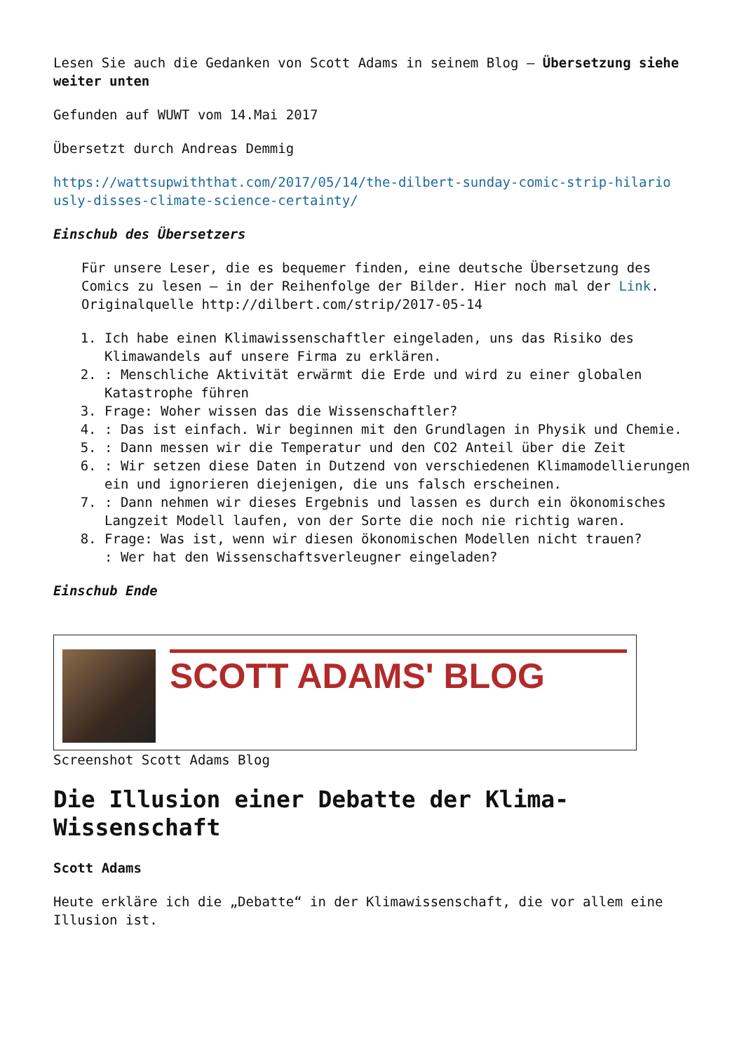Lesen Sie auch die Gedanken von Scott Adams in seinem Blog – Übersetzung siehe weiter unten
Gefunden auf WUWT vom 14.Mai 2017
Übersetzt durch Andreas Demmig
https://wattsupwiththat.com/2017/05/14/the-dilbert-sunday-comic-strip-hilario usly-disses-climate-science-certainty/
Einschub des Übersetzers
Für unsere Leser, die es bequemer finden, eine deutsche Übersetzung des Comics zu lesen – in der Reihenfolge der Bilder. Hier noch mal der Link. Originalquelle http://dilbert.com/strip/2017-05-14
1. Ich habe einen Klimawissenschaftler eingeladen, uns das Risiko des Klimawandels auf unsere Firma zu erklären.
2. : Menschliche Aktivität erwärmt die Erde und wird zu einer globalen Katastrophe führen
3. Frage: Woher wissen das die Wissenschaftler?
4. : Das ist einfach. Wir beginnen mit den Grundlagen in Physik und Chemie.
5. : Dann messen wir die Temperatur und den CO2 Anteil über die Zeit
6. : Wir setzen diese Daten in Dutzend von verschiedenen Klimamodellierungen ein und ignorieren diejenigen, die uns falsch erscheinen.
7. : Dann nehmen wir dieses Ergebnis und lassen es durch ein ökonomisches Langzeit Modell laufen, von der Sorte die noch nie richtig waren.
8. Frage: Was ist, wenn wir diesen ökonomischen Modellen nicht trauen?
: Wer hat den Wissenschaftsverleugner eingeladen?
Einschub Ende
SCOTT ADAMS' BLOG
Screenshot Scott Adams Blog
Die Illusion einer Debatte der Klima-Wissenschaft
Scott Adams
Heute erkläre ich die „Debatte“ in der Klimawissenschaft, die vor allem eine Illusion ist.